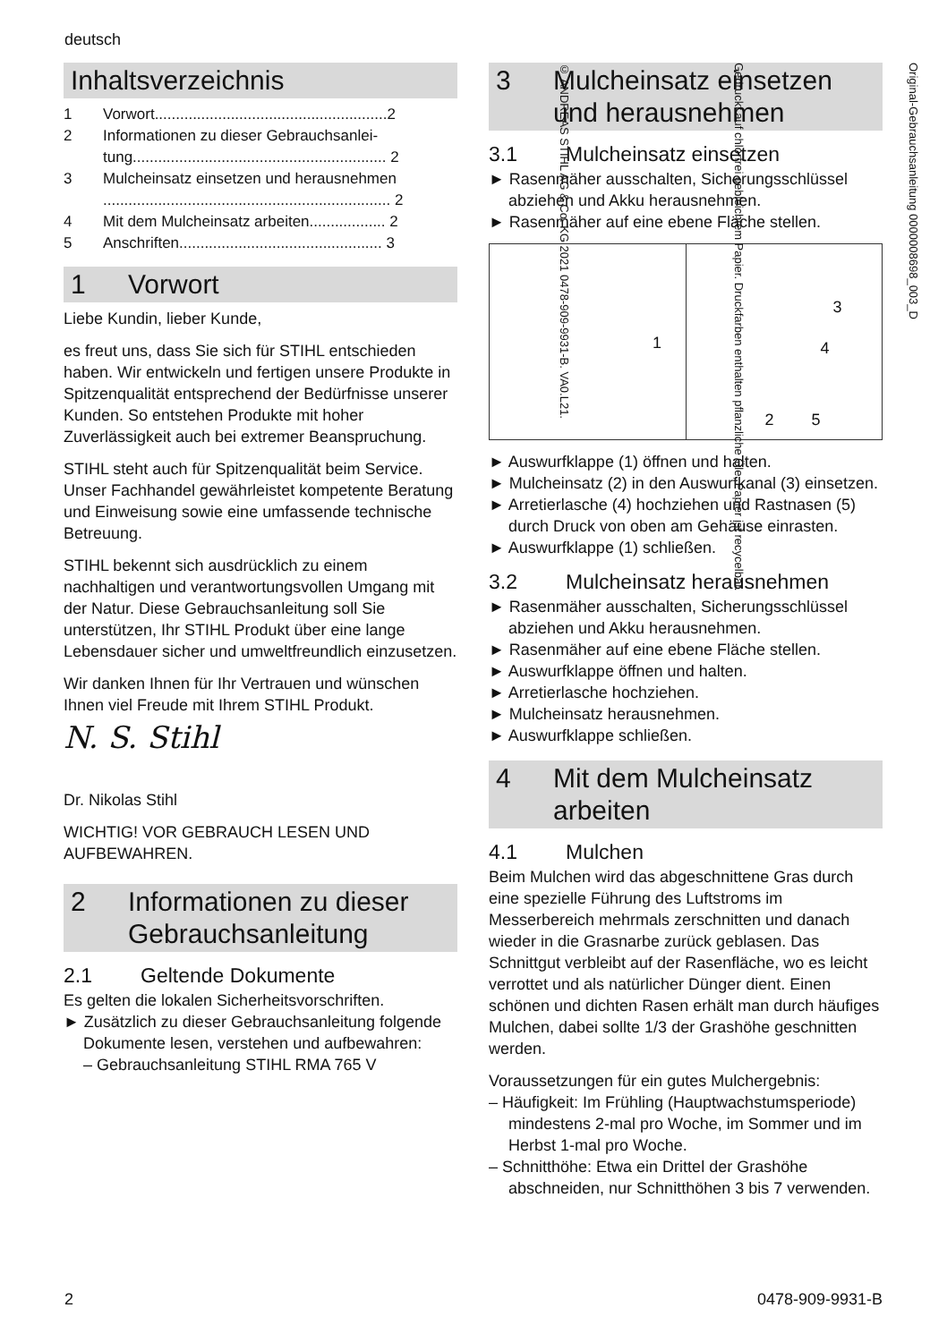deutsch
Inhaltsverzeichnis
1 Vorwort.......................................................2
2 Informationen zu dieser Gebrauchsanlei-tung............................................................ 2
3 Mulcheinsatz einsetzen und herausnehmen .................................................................... 2
4 Mit dem Mulcheinsatz arbeiten.................. 2
5 Anschriften................................................ 3
1 Vorwort
Liebe Kundin, lieber Kunde,
es freut uns, dass Sie sich für STIHL entschieden haben. Wir entwickeln und fertigen unsere Produkte in Spitzenqualität entsprechend der Bedürfnisse unserer Kunden. So entstehen Produkte mit hoher Zuverlässigkeit auch bei extremer Beanspruchung.
STIHL steht auch für Spitzenqualität beim Service. Unser Fachhandel gewährleistet kompetente Beratung und Einweisung sowie eine umfassende technische Betreuung.
STIHL bekennt sich ausdrücklich zu einem nachhaltigen und verantwortungsvollen Umgang mit der Natur. Diese Gebrauchsanleitung soll Sie unterstützen, Ihr STIHL Produkt über eine lange Lebensdauer sicher und umweltfreundlich einzusetzen.
Wir danken Ihnen für Ihr Vertrauen und wünschen Ihnen viel Freude mit Ihrem STIHL Produkt.
N. S. Stihl
Dr. Nikolas Stihl
WICHTIG! VOR GEBRAUCH LESEN UND AUFBEWAHREN.
2 Informationen zu dieser Gebrauchsanleitung
2.1 Geltende Dokumente
Es gelten die lokalen Sicherheitsvorschriften.
► Zusätzlich zu dieser Gebrauchsanleitung folgende Dokumente lesen, verstehen und aufbewahren:
– Gebrauchsanleitung STIHL RMA 765 V
3 Mulcheinsatz einsetzen und herausnehmen
3.1 Mulcheinsatz einsetzen
► Rasenmäher ausschalten, Sicherungsschlüssel abziehen und Akku herausnehmen.
► Rasenmäher auf eine ebene Fläche stellen.
1
3
4
2 5
► Auswurfklappe (1) öffnen und halten.
► Mulcheinsatz (2) in den Auswurfkanal (3) einsetzen.
► Arretierlasche (4) hochziehen und Rastnasen (5) durch Druck von oben am Gehäuse einrasten.
► Auswurfklappe (1) schließen.
3.2 Mulcheinsatz herausnehmen
► Rasenmäher ausschalten, Sicherungsschlüssel abziehen und Akku herausnehmen.
► Rasenmäher auf eine ebene Fläche stellen.
► Auswurfklappe öffnen und halten.
► Arretierlasche hochziehen.
► Mulcheinsatz herausnehmen.
► Auswurfklappe schließen.
4 Mit dem Mulcheinsatz arbeiten
4.1 Mulchen
Beim Mulchen wird das abgeschnittene Gras durch eine spezielle Führung des Luftstroms im Messerbereich mehrmals zerschnitten und danach wieder in die Grasnarbe zurück geblasen. Das Schnittgut verbleibt auf der Rasenfläche, wo es leicht verrottet und als natürlicher Dünger dient. Einen schönen und dichten Rasen erhält man durch häufiges Mulchen, dabei sollte 1/3 der Grashöhe geschnitten werden.
Voraussetzungen für ein gutes Mulchergebnis:
– Häufigkeit: Im Frühling (Hauptwachstumsperiode) mindestens 2-mal pro Woche, im Sommer und im Herbst 1-mal pro Woche.
– Schnitthöhe: Etwa ein Drittel der Grashöhe abschneiden, nur Schnitthöhen 3 bis 7 verwenden.
Original-Gebrauchsanleitung 0000008698_003_D
Gedruckt auf chlorfrei gebleichtem Papier. Druckfarben enthalten pflanzliche Öle, Papier ist recycelbar.
© ANDREAS STIHL AG & Co. KG 2021 0478-909-9931-B. VA0.L21.
2 0478-909-9931-B